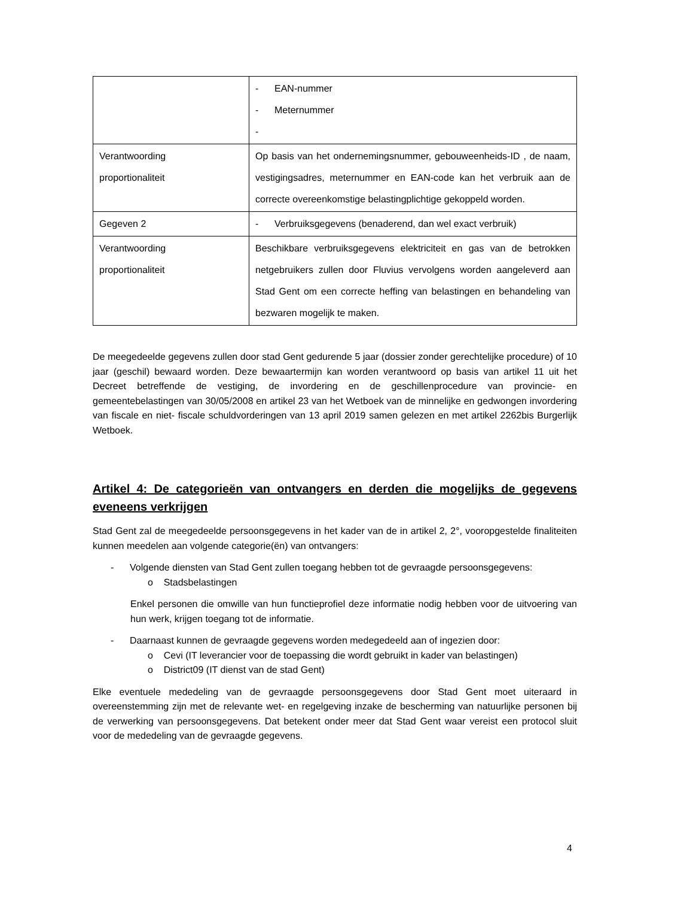| | - EAN-nummer - Meternummer - |
| Verantwoording proportionaliteit | Op basis van het ondernemingsnummer, gebouweenheids-ID , de naam, vestigingsadres, meternummer en EAN-code kan het verbruik aan de correcte overeenkomstige belastingplichtige gekoppeld worden. |
| Gegeven 2 | - Verbruiksgegevens (benaderend, dan wel exact verbruik) |
| Verantwoording proportionaliteit | Beschikbare verbruiksgegevens elektriciteit en gas van de betrokken netgebruikers zullen door Fluvius vervolgens worden aangeleverd aan Stad Gent om een correcte heffing van belastingen en behandeling van bezwaren mogelijk te maken. |
De meegedeelde gegevens zullen door stad Gent gedurende 5 jaar (dossier zonder gerechtelijke procedure) of 10 jaar (geschil) bewaard worden. Deze bewaartermijn kan worden verantwoord op basis van artikel 11 uit het Decreet betreffende de vestiging, de invordering en de geschillenprocedure van provincie- en gemeentebelastingen van 30/05/2008 en artikel 23 van het Wetboek van de minnelijke en gedwongen invordering van fiscale en niet- fiscale schuldvorderingen van 13 april 2019 samen gelezen en met artikel 2262bis Burgerlijk Wetboek.
Artikel 4: De categorieën van ontvangers en derden die mogelijks de gegevens eveneens verkrijgen
Stad Gent zal de meegedeelde persoonsgegevens in het kader van de in artikel 2, 2°, vooropgestelde finaliteiten kunnen meedelen aan volgende categorie(ën) van ontvangers:
- Volgende diensten van Stad Gent zullen toegang hebben tot de gevraagde persoonsgegevens:
o Stadsbelastingen
Enkel personen die omwille van hun functieprofiel deze informatie nodig hebben voor de uitvoering van hun werk, krijgen toegang tot de informatie.
- Daarnaast kunnen de gevraagde gegevens worden medegedeeld aan of ingezien door:
o Cevi (IT leverancier voor de toepassing die wordt gebruikt in kader van belastingen)
o District09 (IT dienst van de stad Gent)
Elke eventuele mededeling van de gevraagde persoonsgegevens door Stad Gent moet uiteraard in overeenstemming zijn met de relevante wet- en regelgeving inzake de bescherming van natuurlijke personen bij de verwerking van persoonsgegevens. Dat betekent onder meer dat Stad Gent waar vereist een protocol sluit voor de mededeling van de gevraagde gegevens.
4